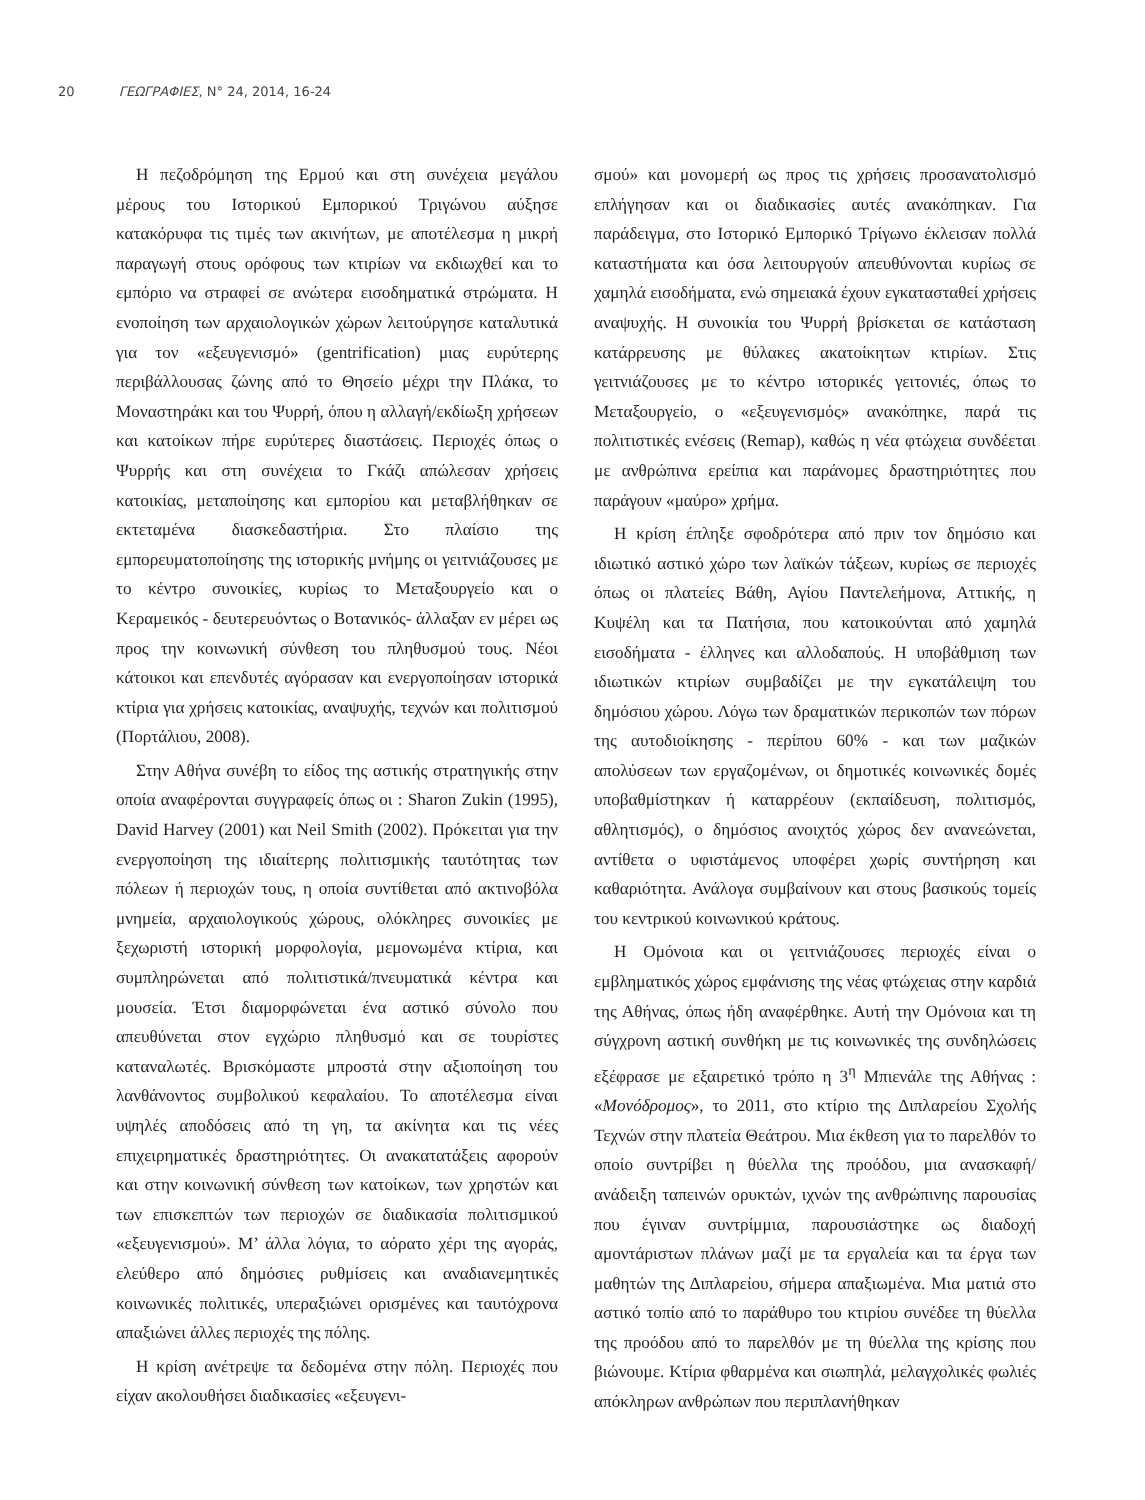20 ΓΕΩΓΡΑΦΙΕΣ, Ν° 24, 2014, 16-24
Η πεζοδρόμηση της Ερμού και στη συνέχεια μεγάλου μέρους του Ιστορικού Εμπορικού Τριγώνου αύξησε κατακόρυφα τις τιμές των ακινήτων, με αποτέλεσμα η μικρή παραγωγή στους ορόφους των κτιρίων να εκδιωχθεί και το εμπόριο να στραφεί σε ανώτερα εισοδηματικά στρώματα. Η ενοποίηση των αρχαιολογικών χώρων λειτούργησε καταλυτικά για τον «εξευγενισμό» (gentrification) μιας ευρύτερης περιβάλλουσας ζώνης από το Θησείο μέχρι την Πλάκα, το Μοναστηράκι και του Ψυρρή, όπου η αλλαγή/εκδίωξη χρήσεων και κατοίκων πήρε ευρύτερες διαστάσεις. Περιοχές όπως ο Ψυρρής και στη συνέχεια το Γκάζι απώλεσαν χρήσεις κατοικίας, μεταποίησης και εμπορίου και μεταβλήθηκαν σε εκτεταμένα διασκεδαστήρια. Στο πλαίσιο της εμπορευματοποίησης της ιστορικής μνήμης οι γειτνιάζουσες με το κέντρο συνοικίες, κυρίως το Μεταξουργείο και ο Κεραμεικός - δευτερευόντως ο Βοτανικός- άλλαξαν εν μέρει ως προς την κοινωνική σύνθεση του πληθυσμού τους. Νέοι κάτοικοι και επενδυτές αγόρασαν και ενεργοποίησαν ιστορικά κτίρια για χρήσεις κατοικίας, αναψυχής, τεχνών και πολιτισμού (Πορτάλιου, 2008).
Στην Αθήνα συνέβη το είδος της αστικής στρατηγικής στην οποία αναφέρονται συγγραφείς όπως οι : Sharon Zukin (1995), David Harvey (2001) και Neil Smith (2002). Πρόκειται για την ενεργοποίηση της ιδιαίτερης πολιτισμικής ταυτότητας των πόλεων ή περιοχών τους, η οποία συντίθεται από ακτινοβόλα μνημεία, αρχαιολογικούς χώρους, ολόκληρες συνοικίες με ξεχωριστή ιστορική μορφολογία, μεμονωμένα κτίρια, και συμπληρώνεται από πολιτιστικά/πνευματικά κέντρα και μουσεία. Έτσι διαμορφώνεται ένα αστικό σύνολο που απευθύνεται στον εγχώριο πληθυσμό και σε τουρίστες καταναλωτές. Βρισκόμαστε μπροστά στην αξιοποίηση του λανθάνοντος συμβολικού κεφαλαίου. Το αποτέλεσμα είναι υψηλές αποδόσεις από τη γη, τα ακίνητα και τις νέες επιχειρηματικές δραστηριότητες. Οι ανακατατάξεις αφορούν και στην κοινωνική σύνθεση των κατοίκων, των χρηστών και των επισκεπτών των περιοχών σε διαδικασία πολιτισμικού «εξευγενισμού». Μ’ άλλα λόγια, το αόρατο χέρι της αγοράς, ελεύθερο από δημόσιες ρυθμίσεις και αναδιανεμητικές κοινωνικές πολιτικές, υπεραξιώνει ορισμένες και ταυτόχρονα απαξιώνει άλλες περιοχές της πόλης.
Η κρίση ανέτρεψε τα δεδομένα στην πόλη. Περιοχές που είχαν ακολουθήσει διαδικασίες «εξευγενι-
σμού» και μονομερή ως προς τις χρήσεις προσανατολισμό επλήγησαν και οι διαδικασίες αυτές ανακόπηκαν. Για παράδειγμα, στο Ιστορικό Εμπορικό Τρίγωνο έκλεισαν πολλά καταστήματα και όσα λειτουργούν απευθύνονται κυρίως σε χαμηλά εισοδήματα, ενώ σημειακά έχουν εγκατασταθεί χρήσεις αναψυχής. Η συνοικία του Ψυρρή βρίσκεται σε κατάσταση κατάρρευσης με θύλακες ακατοίκητων κτιρίων. Στις γειτνιάζουσες με το κέντρο ιστορικές γειτονιές, όπως το Μεταξουργείο, ο «εξευγενισμός» ανακόπηκε, παρά τις πολιτιστικές ενέσεις (Remap), καθώς η νέα φτώχεια συνδέεται με ανθρώπινα ερείπια και παράνομες δραστηριότητες που παράγουν «μαύρο» χρήμα.
Η κρίση έπληξε σφοδρότερα από πριν τον δημόσιο και ιδιωτικό αστικό χώρο των λαϊκών τάξεων, κυρίως σε περιοχές όπως οι πλατείες Βάθη, Αγίου Παντελεήμονα, Αττικής, η Κυψέλη και τα Πατήσια, που κατοικούνται από χαμηλά εισοδήματα - έλληνες και αλλοδαπούς. Η υποβάθμιση των ιδιωτικών κτιρίων συμβαδίζει με την εγκατάλειψη του δημόσιου χώρου. Λόγω των δραματικών περικοπών των πόρων της αυτοδιοίκησης - περίπου 60% - και των μαζικών απολύσεων των εργαζομένων, οι δημοτικές κοινωνικές δομές υποβαθμίστηκαν ή καταρρέουν (εκπαίδευση, πολιτισμός, αθλητισμός), ο δημόσιος ανοιχτός χώρος δεν ανανεώνεται, αντίθετα ο υφιστάμενος υποφέρει χωρίς συντήρηση και καθαριότητα. Ανάλογα συμβαίνουν και στους βασικούς τομείς του κεντρικού κοινωνικού κράτους.
Η Ομόνοια και οι γειτνιάζουσες περιοχές είναι ο εμβληματικός χώρος εμφάνισης της νέας φτώχειας στην καρδιά της Αθήνας, όπως ήδη αναφέρθηκε. Αυτή την Ομόνοια και τη σύγχρονη αστική συνθήκη με τις κοινωνικές της συνδηλώσεις εξέφρασε με εξαιρετικό τρόπο η 3<sup>η</sup> Μπιενάλε της Αθήνας : «Μονόδρομος», το 2011, στο κτίριο της Διπλαρείου Σχολής Τεχνών στην πλατεία Θεάτρου. Μια έκθεση για το παρελθόν το οποίο συντρίβει η θύελλα της προόδου, μια ανασκαφή/ανάδειξη ταπεινών ορυκτών, ιχνών της ανθρώπινης παρουσίας που έγιναν συντρίμμια, παρουσιάστηκε ως διαδοχή αμοντάριστων πλάνων μαζί με τα εργαλεία και τα έργα των μαθητών της Διπλαρείου, σήμερα απαξιωμένα. Μια ματιά στο αστικό τοπίο από το παράθυρο του κτιρίου συνέδεε τη θύελλα της προόδου από το παρελθόν με τη θύελλα της κρίσης που βιώνουμε. Κτίρια φθαρμένα και σιωπηλά, μελαγχολικές φωλιές απόκληρων ανθρώπων που περιπλανήθηκαν